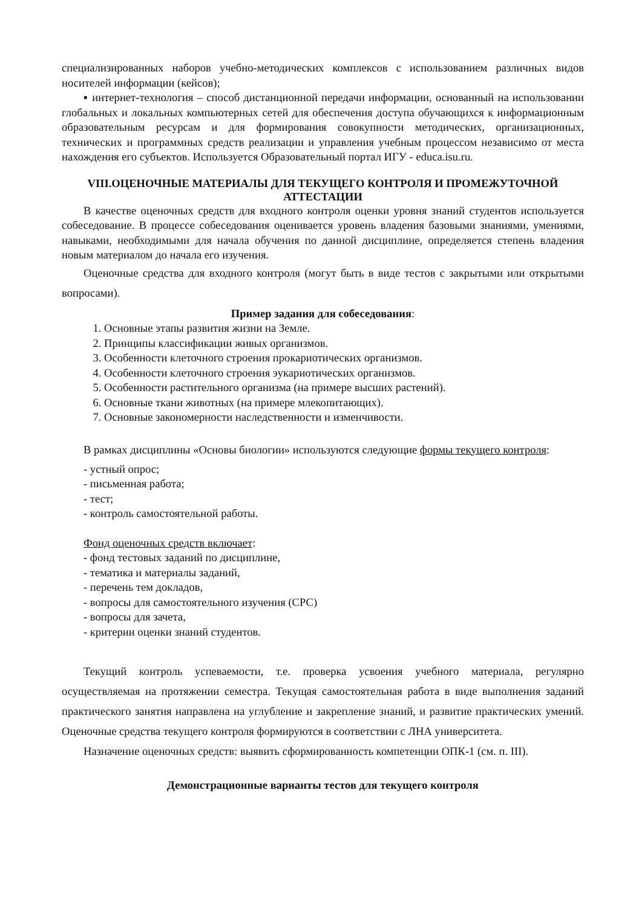специализированных наборов учебно-методических комплексов с использованием различных видов носителей информации (кейсов);
▪ интернет-технология – способ дистанционной передачи информации, основанный на использовании глобальных и локальных компьютерных сетей для обеспечения доступа обучающихся к информационным образовательным ресурсам и для формирования совокупности методических, организационных, технических и программных средств реализации и управления учебным процессом независимо от места нахождения его субъектов. Используется Образовательный портал ИГУ - educa.isu.ru.
VIII.ОЦЕНОЧНЫЕ МАТЕРИАЛЫ ДЛЯ ТЕКУЩЕГО КОНТРОЛЯ И ПРОМЕЖУТОЧНОЙ АТТЕСТАЦИИ
В качестве оценочных средств для входного контроля оценки уровня знаний студентов используется собеседование. В процессе собеседования оценивается уровень владения базовыми знаниями, умениями, навыками, необходимыми для начала обучения по данной дисциплине, определяется степень владения новым материалом до начала его изучения.
Оценочные средства для входного контроля (могут быть в виде тестов с закрытыми или открытыми вопросами).
Пример задания для собеседования:
1. Основные этапы развития жизни на Земле.
2. Принципы классификации живых организмов.
3. Особенности клеточного строения прокариотических организмов.
4. Особенности клеточного строения эукариотических организмов.
5. Особенности растительного организма (на примере высших растений).
6. Основные ткани животных (на примере млекопитающих).
7. Основные закономерности наследственности и изменчивости.
В рамках дисциплины «Основы биологии» используются следующие формы текущего контроля:
- устный опрос;
- письменная работа;
- тест;
- контроль самостоятельной работы.
Фонд оценочных средств включает:
- фонд тестовых заданий по дисциплине,
- тематика и материалы заданий,
- перечень тем докладов,
- вопросы для самостоятельного изучения (СРС)
- вопросы для зачета,
- критерии оценки знаний студентов.
Текущий контроль успеваемости, т.е. проверка усвоения учебного материала, регулярно осуществляемая на протяжении семестра. Текущая самостоятельная работа в виде выполнения заданий практического занятия направлена на углубление и закрепление знаний, и развитие практических умений. Оценочные средства текущего контроля формируются в соответствии с ЛНА университета.
Назначение оценочных средств: выявить сформированность компетенции ОПК-1 (см. п. III).
Демонстрационные варианты тестов для текущего контроля